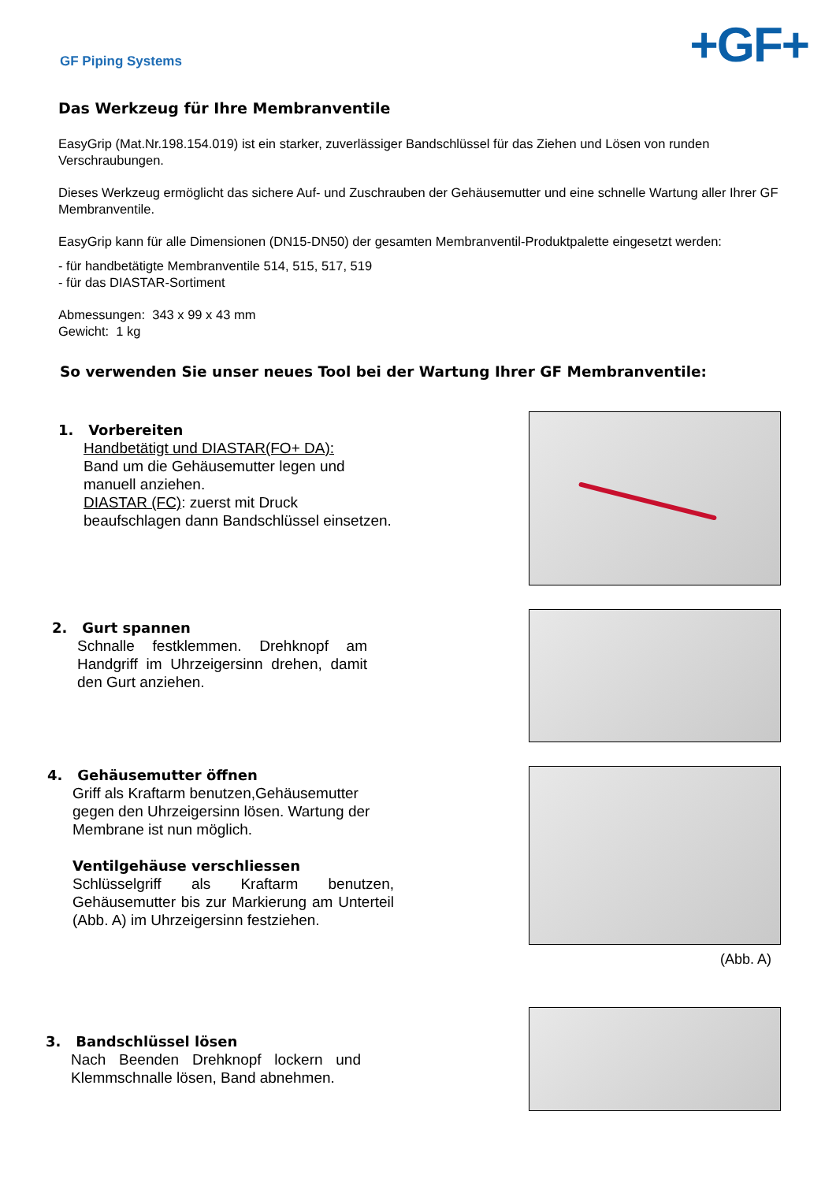GF Piping Systems
+GF+
Das Werkzeug für Ihre Membranventile
EasyGrip (Mat.Nr.198.154.019) ist ein starker, zuverlässiger Bandschlüssel für das Ziehen und Lösen von runden Verschraubungen.
Dieses Werkzeug ermöglicht das sichere Auf- und Zuschrauben der Gehäusemutter und eine schnelle Wartung aller Ihrer GF Membranventile.
EasyGrip kann für alle Dimensionen (DN15-DN50) der gesamten Membranventil-Produktpalette eingesetzt werden:
- für handbetätigte Membranventile 514, 515, 517, 519
- für das DIASTAR-Sortiment
Abmessungen: 343 x 99 x 43 mm
Gewicht: 1 kg
So verwenden Sie unser neues Tool bei der Wartung Ihrer GF Membranventile:
1. Vorbereiten
Handbetätigt und DIASTAR(FO+ DA):
Band um die Gehäusemutter legen und manuell anziehen.
DIASTAR (FC): zuerst mit Druck beaufschlagen dann Bandschlüssel einsetzen.
2. Gurt spannen
Schnalle festklemmen. Drehknopf am Handgriff im Uhrzeigersinn drehen, damit den Gurt anziehen.
4. Gehäusemutter öffnen
Griff als Kraftarm benutzen,Gehäusemutter gegen den Uhrzeigersinn lösen. Wartung der Membrane ist nun möglich.
Ventilgehäuse verschliessen
Schlüsselgriff als Kraftarm benutzen, Gehäusemutter bis zur Markierung am Unterteil (Abb. A) im Uhrzeigersinn festziehen.
(Abb. A)
3. Bandschlüssel lösen
Nach Beenden Drehknopf lockern und Klemmschnalle lösen, Band abnehmen.